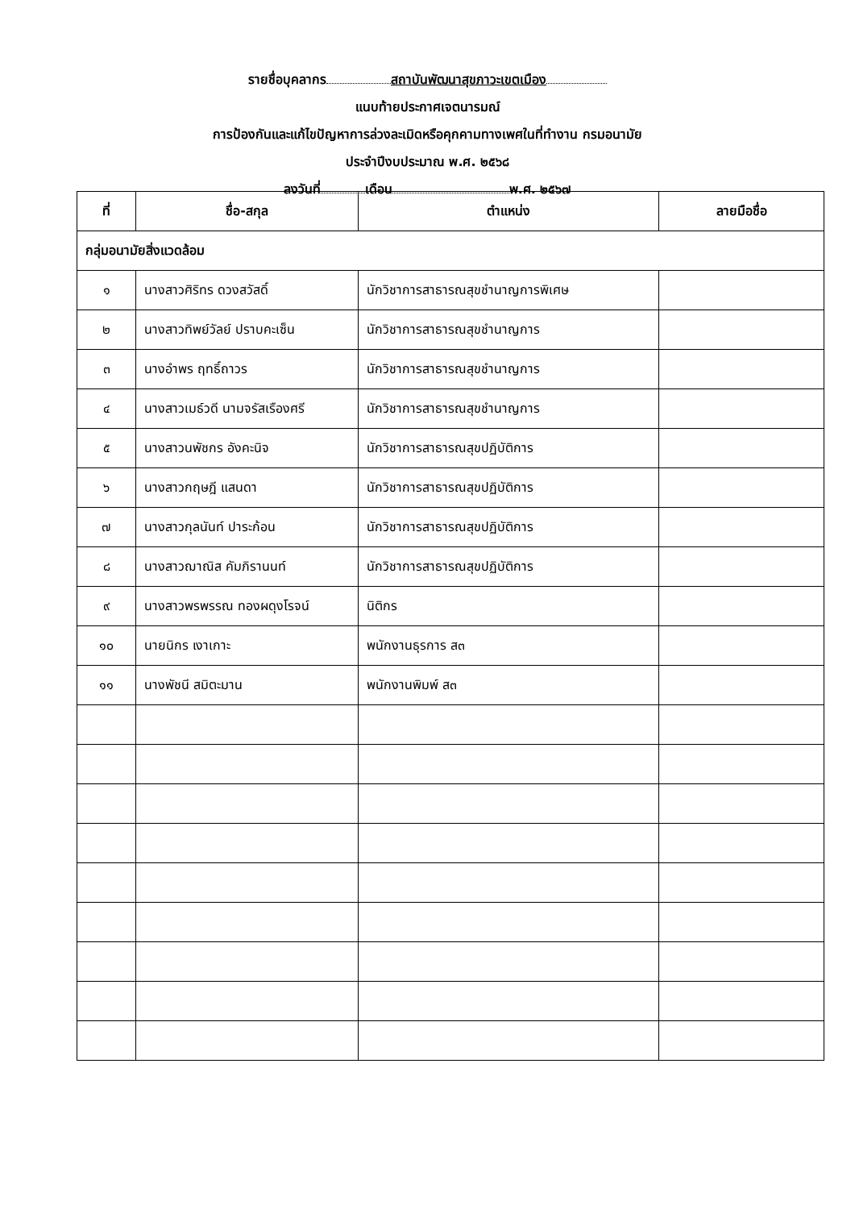รายชื่อบุคลากร สถาบันพัฒนาสุขภาวะเขตเมือง
แนบท้ายประกาศเจตนารมณ์
การป้องกันและแก้ไขปัญหาการล่วงละเมิดหรือคุกคามทางเพศในที่ทำงาน กรมอนามัย
ประจำปีงบประมาณ พ.ศ. ๒๕๖๘
ลงวันที่ เดือน พ.ศ. ๒๕๖๗
| ที่ | ชื่อ-สกุล | ตำแหน่ง | ลายมือชื่อ |
| --- | --- | --- | --- |
| กลุ่มอนามัยสิ่งแวดล้อม | | | |
| ๑ | นางสาวศิริทร ดวงสวัสดิ์ | นักวิชาการสาธารณสุขชำนาญการพิเศษ | |
| ๒ | นางสาวทิพย์วัลย์ ปราบคะเซ็น | นักวิชาการสาธารณสุขชำนาญการ | |
| ๓ | นางอำพร ฤทธิ์ถาวร | นักวิชาการสาธารณสุขชำนาญการ | |
| ๔ | นางสาวเมธ์วดี นามจรัสเรืองศรี | นักวิชาการสาธารณสุขชำนาญการ | |
| ๕ | นางสาวนพัชกร อังคะนิจ | นักวิชาการสาธารณสุขปฏิบัติการ | |
| ๖ | นางสาวกฤษฎี แสนดา | นักวิชาการสาธารณสุขปฏิบัติการ | |
| ๗ | นางสาวกุลนันท์ ปาระก้อน | นักวิชาการสาธารณสุขปฏิบัติการ | |
| ๘ | นางสาวฌาณิส คัมภิรานนท์ | นักวิชาการสาธารณสุขปฏิบัติการ | |
| ๙ | นางสาวพรพรรณ ทองผดุงโรจน์ | นิติกร | |
| ๑๐ | นายนิกร เงาเกาะ | พนักงานธุรการ ส๓ | |
| ๑๑ | นางพัชนี สมิตะมาน | พนักงานพิมพ์ ส๓ | |